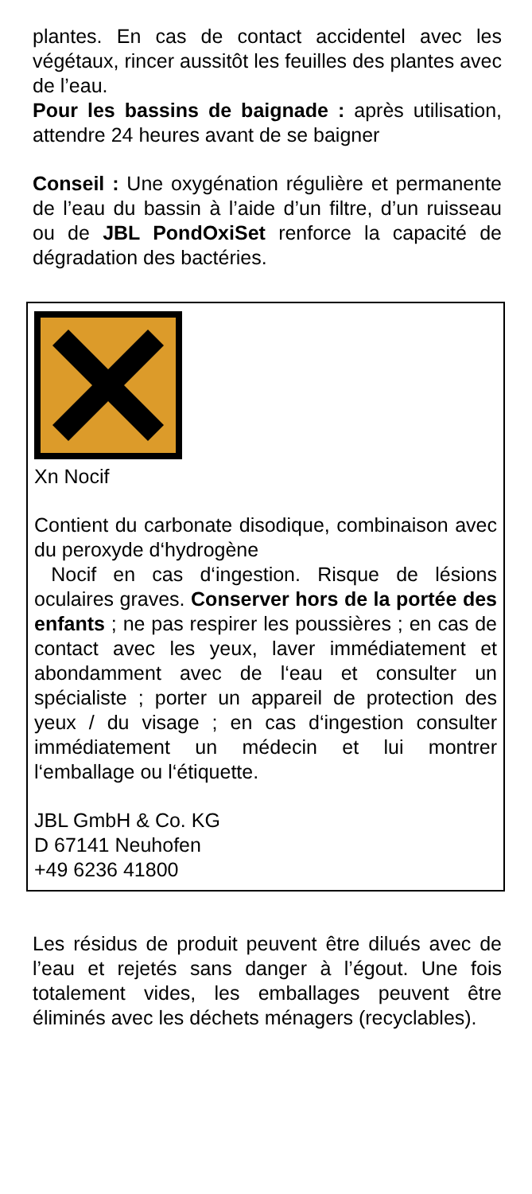plantes. En cas de contact accidentel avec les végétaux, rincer aussitôt les feuilles des plantes avec de l’eau.
Pour les bassins de baignade : après utilisation, attendre 24 heures avant de se baigner
Conseil : Une oxygénation régulière et permanente de l’eau du bassin à l’aide d’un filtre, d’un ruisseau ou de JBL PondOxiSet renforce la capacité de dégradation des bactéries.
Xn Nocif
Contient du carbonate disodique, combinaison avec du peroxyde d‘hydrogène
Nocif en cas d‘ingestion. Risque de lésions oculaires graves. Conserver hors de la portée des enfants ; ne pas respirer les poussières ; en cas de contact avec les yeux, laver immédiatement et abondamment avec de l‘eau et consulter un spécialiste ; porter un appareil de protection des yeux / du visage ; en cas d‘ingestion consulter immédiatement un médecin et lui montrer l‘emballage ou l‘étiquette.
JBL GmbH & Co. KG
D 67141 Neuhofen
+49 6236 41800
Les résidus de produit peuvent être dilués avec de l’eau et rejetés sans danger à l’égout. Une fois totalement vides, les emballages peuvent être éliminés avec les déchets ménagers (recyclables).